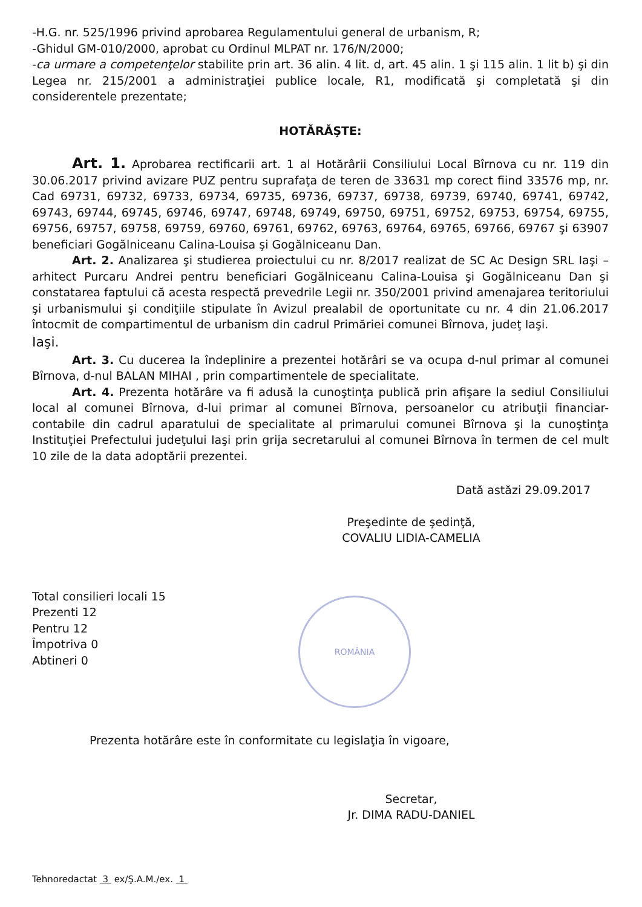-H.G. nr. 525/1996 privind aprobarea Regulamentului general de urbanism, R;
-Ghidul GM-010/2000, aprobat cu Ordinul MLPAT nr. 176/N/2000;
-ca urmare a competenţelor stabilite prin art. 36 alin. 4 lit. d, art. 45 alin. 1 şi 115 alin. 1 lit b) şi din Legea nr. 215/2001 a administraţiei publice locale, R1, modificată şi completată şi din considerentele prezentate;
HOTĂRĂŞTE:
Art. 1. Aprobarea rectificarii art. 1 al Hotărârii Consiliului Local Bîrnova cu nr. 119 din 30.06.2017 privind avizare PUZ pentru suprafaţa de teren de 33631 mp corect fiind 33576 mp, nr. Cad 69731, 69732, 69733, 69734, 69735, 69736, 69737, 69738, 69739, 69740, 69741, 69742, 69743, 69744, 69745, 69746, 69747, 69748, 69749, 69750, 69751, 69752, 69753, 69754, 69755, 69756, 69757, 69758, 69759, 69760, 69761, 69762, 69763, 69764, 69765, 69766, 69767 şi 63907 beneficiari Gogălniceanu Calina-Louisa şi Gogălniceanu Dan.
Art. 2. Analizarea şi studierea proiectului cu nr. 8/2017 realizat de SC Ac Design SRL Iaşi –arhitect Purcaru Andrei pentru beneficiari Gogălniceanu Calina-Louisa şi Gogălniceanu Dan şi constatarea faptului că acesta respectă prevedrile Legii nr. 350/2001 privind amenajarea teritoriului şi urbanismului şi condiţiile stipulate în Avizul prealabil de oportunitate cu nr. 4 din 21.06.2017 întocmit de compartimentul de urbanism din cadrul Primăriei comunei Bîrnova, judeţ Iaşi.
Iaşi.
Art. 3. Cu ducerea la îndeplinire a prezentei hotărâri se va ocupa d-nul primar al comunei Bîrnova, d-nul BALAN MIHAI , prin compartimentele de specialitate.
Art. 4. Prezenta hotărâre va fi adusă la cunoştinţa publică prin afişare la sediul Consiliului local al comunei Bîrnova, d-lui primar al comunei Bîrnova, persoanelor cu atribuţii financiar-contabile din cadrul aparatului de specialitate al primarului comunei Bîrnova şi la cunoştinţa Instituţiei Prefectului judeţului Iaşi prin grija secretarului al comunei Bîrnova în termen de cel mult 10 zile de la data adoptării prezentei.
Dată astăzi 29.09.2017
Preşedinte de şedinţă,
COVALIU LIDIA-CAMELIA
Total consilieri locali 15
Prezenti 12
Pentru 12
Împotriva 0
Abtineri 0
ROMÂNIA
Prezenta hotărâre este în conformitate cu legislaţia în vigoare,
Secretar,
Jr. DIMA RADU-DANIEL
Tehnoredactat 3 ex/Ş.A.M./ex. 1